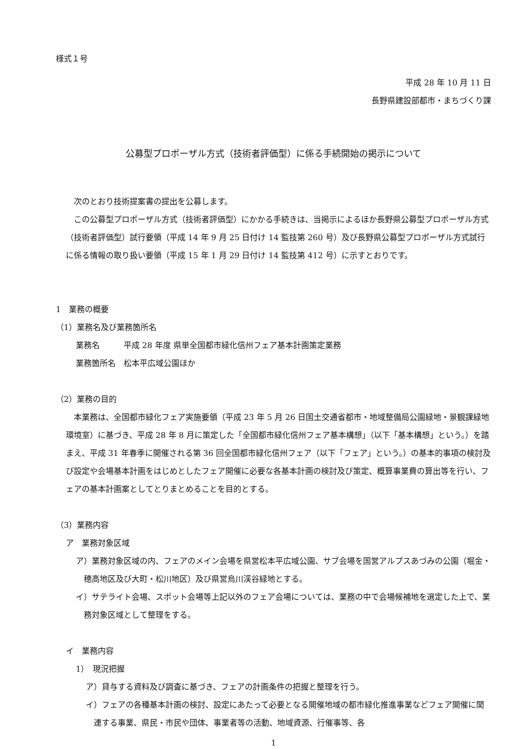様式１号
平成 28 年 10 月 11 日
長野県建設部都市・まちづくり課
公募型プロポーザル方式（技術者評価型）に係る手続開始の掲示について
次のとおり技術提案書の提出を公募します。
この公募型プロポーザル方式（技術者評価型）にかかる手続きは、当掲示によるほか長野県公募型プロポーザル方式（技術者評価型）試行要領（平成 14 年 9 月 25 日付け 14 監技第 260 号）及び長野県公募型プロポーザル方式試行に係る情報の取り扱い要領（平成 15 年 1 月 29 日付け 14 監技第 412 号）に示すとおりです。
1　業務の概要
（1）業務名及び業務箇所名
業務名　　　平成 28 年度 県単全国都市緑化信州フェア基本計画策定業務
業務箇所名　松本平広域公園ほか
（2）業務の目的
本業務は、全国都市緑化フェア実施要領（平成 23 年 5 月 26 日国土交通省都市・地域整備局公園緑地・景観課緑地環境室）に基づき、平成 28 年 8 月に策定した「全国都市緑化信州フェア基本構想」（以下「基本構想」という。）を踏まえ、平成 31 年春季に開催される第 36 回全国都市緑化信州フェア（以下「フェア」という。）の基本的事項の検討及び設定や会場基本計画をはじめとしたフェア開催に必要な各基本計画の検討及び策定、概算事業費の算出等を行い、フェアの基本計画案としてとりまとめることを目的とする。
（3）業務内容
ア　業務対象区域
ア）業務対象区域の内、フェアのメイン会場を県営松本平広域公園、サブ会場を国営アルプスあづみの公園（堀金・穂高地区及び大町・松川地区）及び県営烏川渓谷緑地とする。
イ）サテライト会場、スポット会場等上記以外のフェア会場については、業務の中で会場候補地を選定した上で、業務対象区域として整理をする。
イ　業務内容
1）　現況把握
ア）貸与する資料及び調査に基づき、フェアの計画条件の把握と整理を行う。
イ）フェアの各種基本計画の検討、設定にあたって必要となる開催地域の都市緑化推進事業などフェア開催に関連する事業、県民・市民や団体、事業者等の活動、地域資源、行催事等、各
1